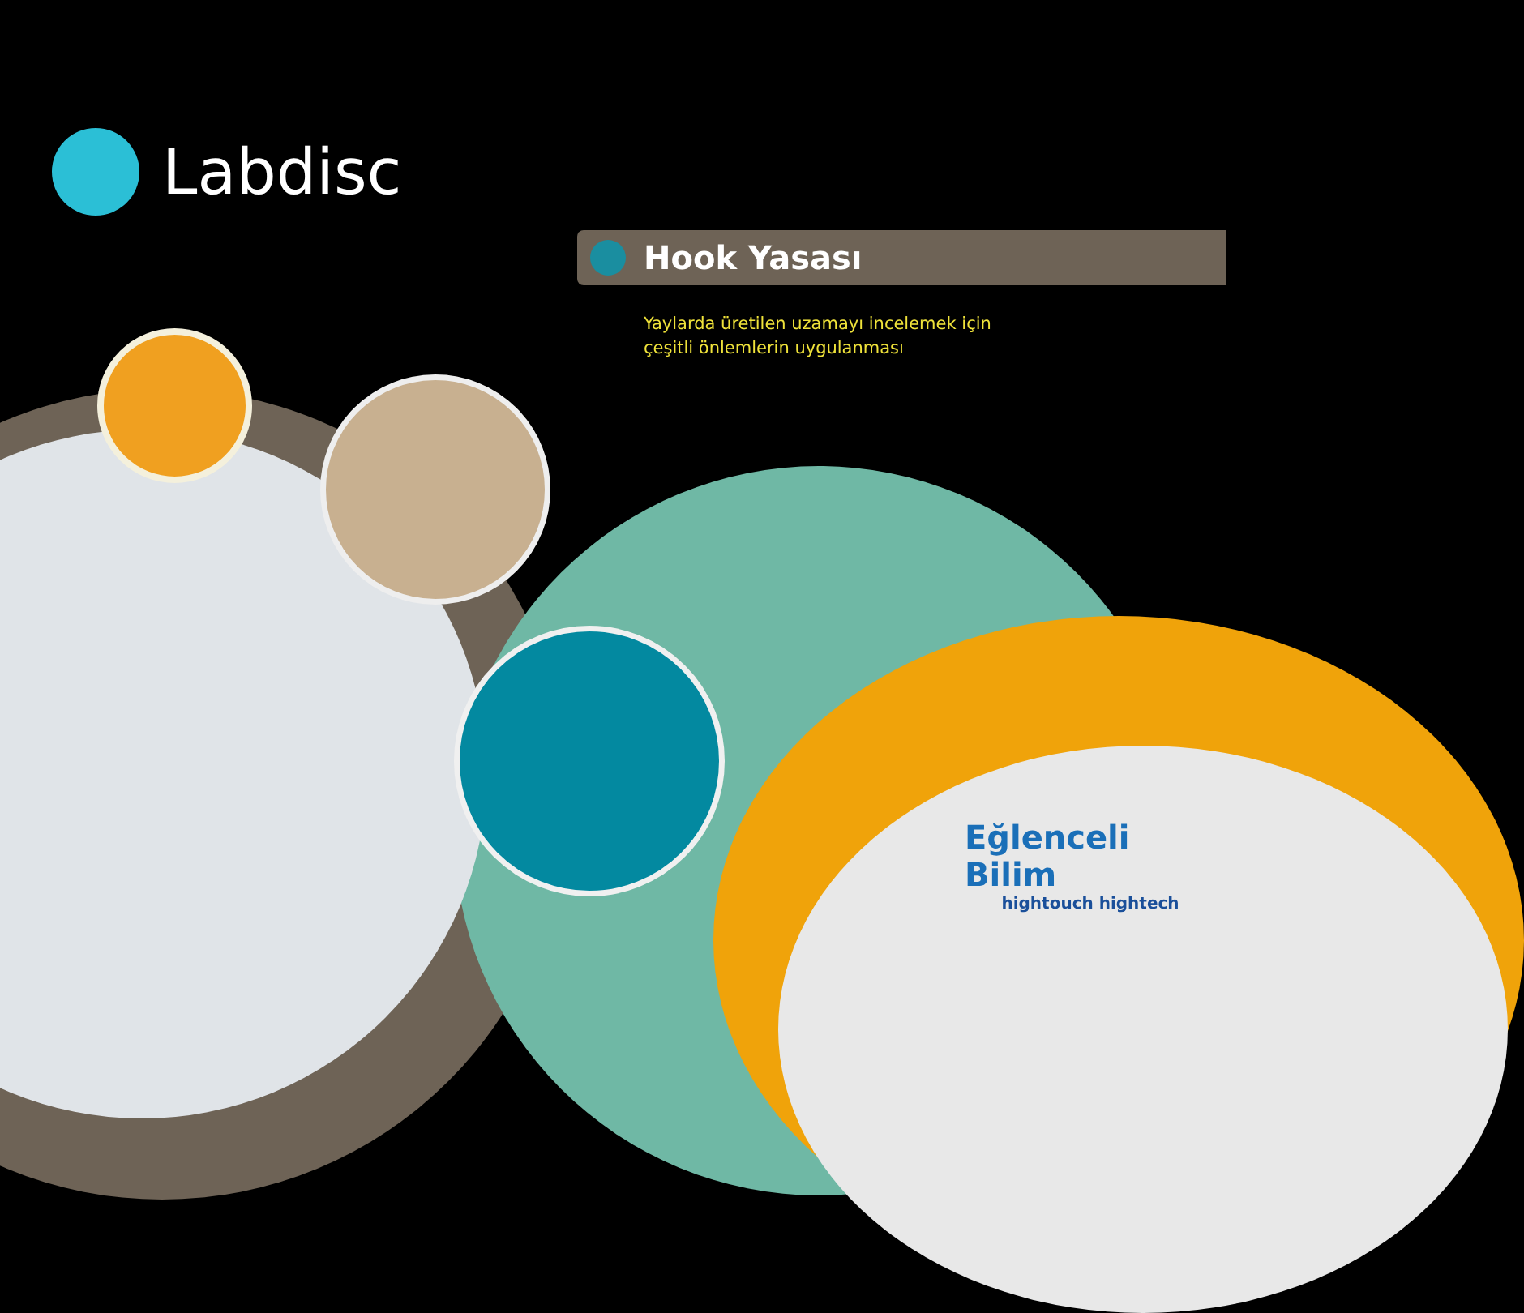Labdisc
Hook Yasası
Yaylarda üretilen uzamayı incelemek için çeşitli önlemlerin uygulanması
Eğlenceli Bilim
hightouch hightech